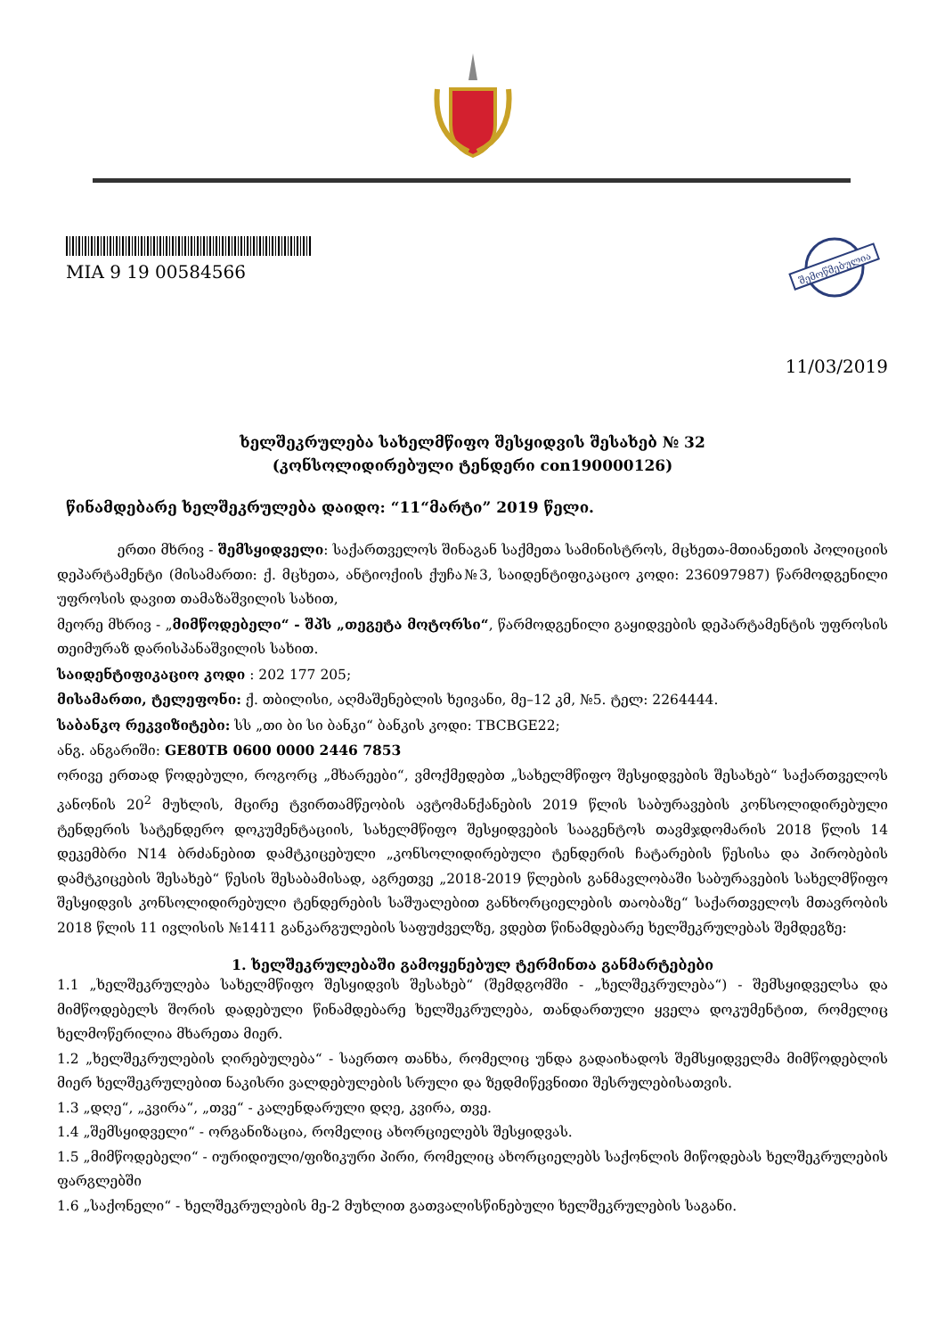MIA 9 19 00584566
შემოწმებულია
11/03/2019
ხელშეკრულება სახელმწიფო შესყიდვის შესახებ № 32
(კონსოლიდირებული ტენდერი con190000126)
წინამდებარე ხელშეკრულება დაიდო: “11“მარტი” 2019 წელი.
ერთი მხრივ - შემსყიდველი: საქართველოს შინაგან საქმეთა სამინისტროს, მცხეთა-მთიანეთის პოლიციის დეპარტამენტი (მისამართი: ქ. მცხეთა, ანტიოქიის ქუჩა№3, საიდენტიფიკაციო კოდი: 236097987) წარმოდგენილი უფროსის დავით თამაზაშვილის სახით,
მეორე მხრივ - „მიმწოდებელი“ - შპს „თეგეტა მოტორსი“, წარმოდგენილი გაყიდვების დეპარტამენტის უფროსის თეიმურაზ დარისპანაშვილის სახით.
საიდენტიფიკაციო კოდი : 202 177 205;
მისამართი, ტელეფონი: ქ. თბილისი, აღმაშენებლის ხეივანი, მე–12 კმ, №5. ტელ: 2264444.
საბანკო რეკვიზიტები: სს „თი ბი სი ბანკი“ ბანკის კოდი: TBCBGE22;
ანგ. ანგარიში: GE80TB 0600 0000 2446 7853
ორივე ერთად წოდებული, როგორც „მხარეები“, ვმოქმედებთ „სახელმწიფო შესყიდვების შესახებ“ საქართველოს კანონის 20<sup>2</sup> მუხლის, მცირე ტვირთამწეობის ავტომანქანების 2019 წლის საბურავების კონსოლიდირებული ტენდერის სატენდერო დოკუმენტაციის, სახელმწიფო შესყიდვების სააგენტოს თავმჯდომარის 2018 წლის 14 დეკემბრი N14 ბრძანებით დამტკიცებული „კონსოლიდირებული ტენდერის ჩატარების წესისა და პირობების დამტკიცების შესახებ“ წესის შესაბამისად, აგრეთვე „2018-2019 წლების განმავლობაში საბურავების სახელმწიფო შესყიდვის კონსოლიდირებული ტენდერების საშუალებით განხორციელების თაობაზე“ საქართველოს მთავრობის 2018 წლის 11 ივლისის №1411 განკარგულების საფუძველზე, ვდებთ წინამდებარე ხელშეკრულებას შემდეგზე:
1. ხელშეკრულებაში გამოყენებულ ტერმინთა განმარტებები
1.1 „ხელშეკრულება სახელმწიფო შესყიდვის შესახებ“ (შემდგომში - „ხელშეკრულება“) - შემსყიდველსა და მიმწოდებელს შორის დადებული წინამდებარე ხელშეკრულება, თანდართული ყველა დოკუმენტით, რომელიც ხელმოწერილია მხარეთა მიერ.
1.2 „ხელშეკრულების ღირებულება“ - საერთო თანხა, რომელიც უნდა გადაიხადოს შემსყიდველმა მიმწოდებლის მიერ ხელშეკრულებით ნაკისრი ვალდებულების სრული და ზედმიწევნითი შესრულებისათვის.
1.3 „დღე“, „კვირა“, „თვე“ - კალენდარული დღე, კვირა, თვე.
1.4 „შემსყიდველი“ - ორგანიზაცია, რომელიც ახორციელებს შესყიდვას.
1.5 „მიმწოდებელი“ - იურიდიული/ფიზიკური პირი, რომელიც ახორციელებს საქონლის მიწოდებას ხელშეკრულების ფარგლებში
1.6 „საქონელი“ - ხელშეკრულების მე-2 მუხლით გათვალისწინებული ხელშეკრულების საგანი.